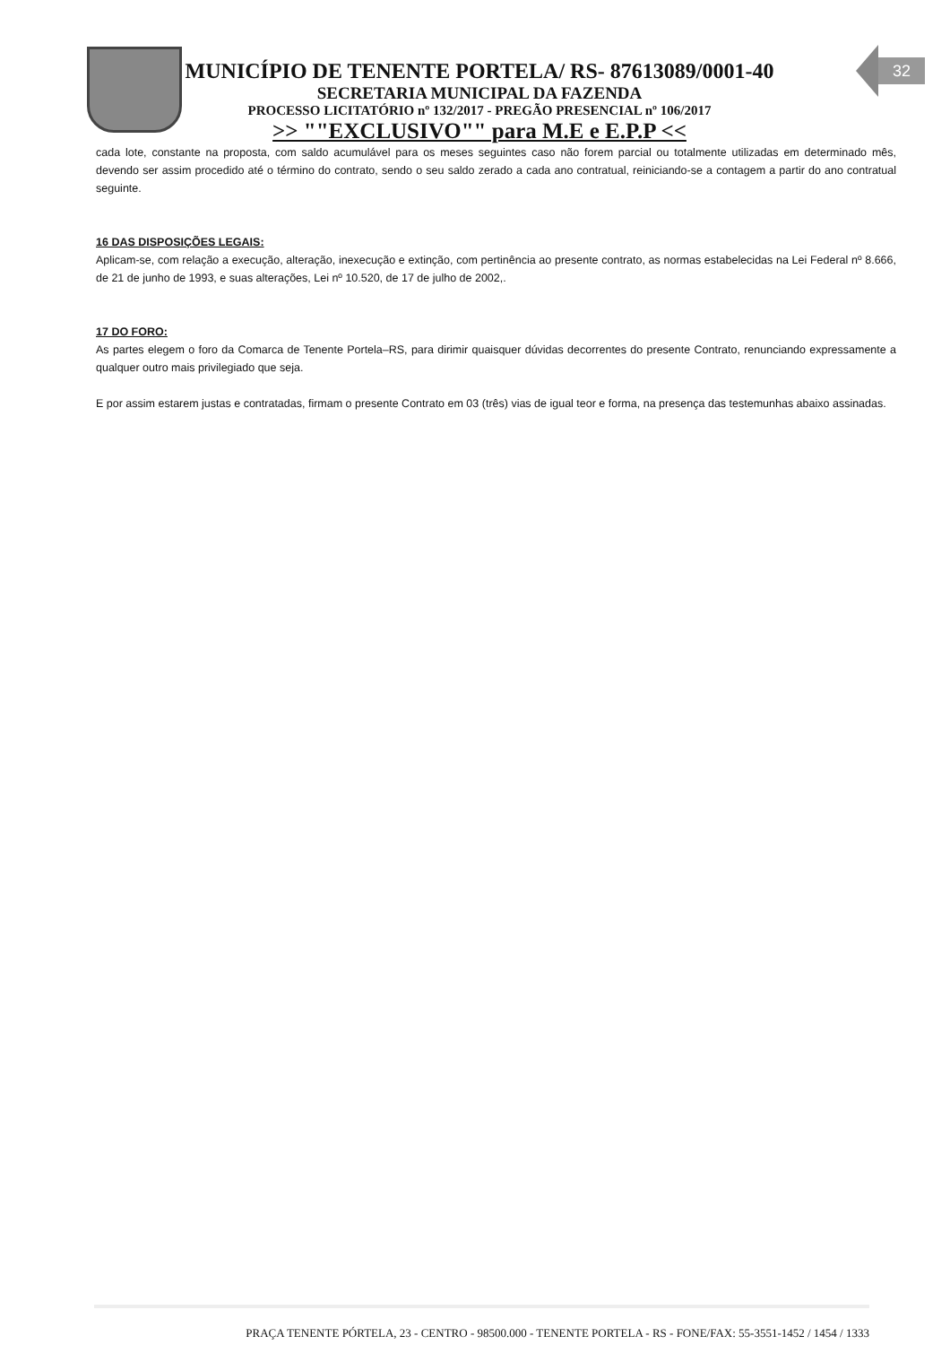32
MUNICÍPIO DE TENENTE PORTELA/ RS- 87613089/0001-40
SECRETARIA MUNICIPAL DA FAZENDA
PROCESSO LICITATÓRIO nº 132/2017 - PREGÃO PRESENCIAL nº 106/2017
>> ""EXCLUSIVO"" para M.E e E.P.P <<
cada lote, constante na proposta, com saldo acumulável para os meses seguintes caso não forem parcial ou totalmente utilizadas em determinado mês, devendo ser assim procedido até o término do contrato, sendo o seu saldo zerado a cada ano contratual, reiniciando-se a contagem a partir do ano contratual seguinte.
16 DAS DISPOSIÇÕES LEGAIS:
Aplicam-se, com relação a execução, alteração, inexecução e extinção, com pertinência ao presente contrato, as normas estabelecidas na Lei Federal nº 8.666, de 21 de junho de 1993, e suas alterações, Lei nº 10.520, de 17 de julho de 2002,.
17 DO FORO:
As partes elegem o foro da Comarca de Tenente Portela–RS, para dirimir quaisquer dúvidas decorrentes do presente Contrato, renunciando expressamente a qualquer outro mais privilegiado que seja.
E por assim estarem justas e contratadas, firmam o presente Contrato em 03 (três) vias de igual teor e forma, na presença das testemunhas abaixo assinadas.
PRAÇA TENENTE PÓRTELA, 23 - CENTRO - 98500.000 - TENENTE PORTELA - RS - FONE/FAX: 55-3551-1452 / 1454 / 1333